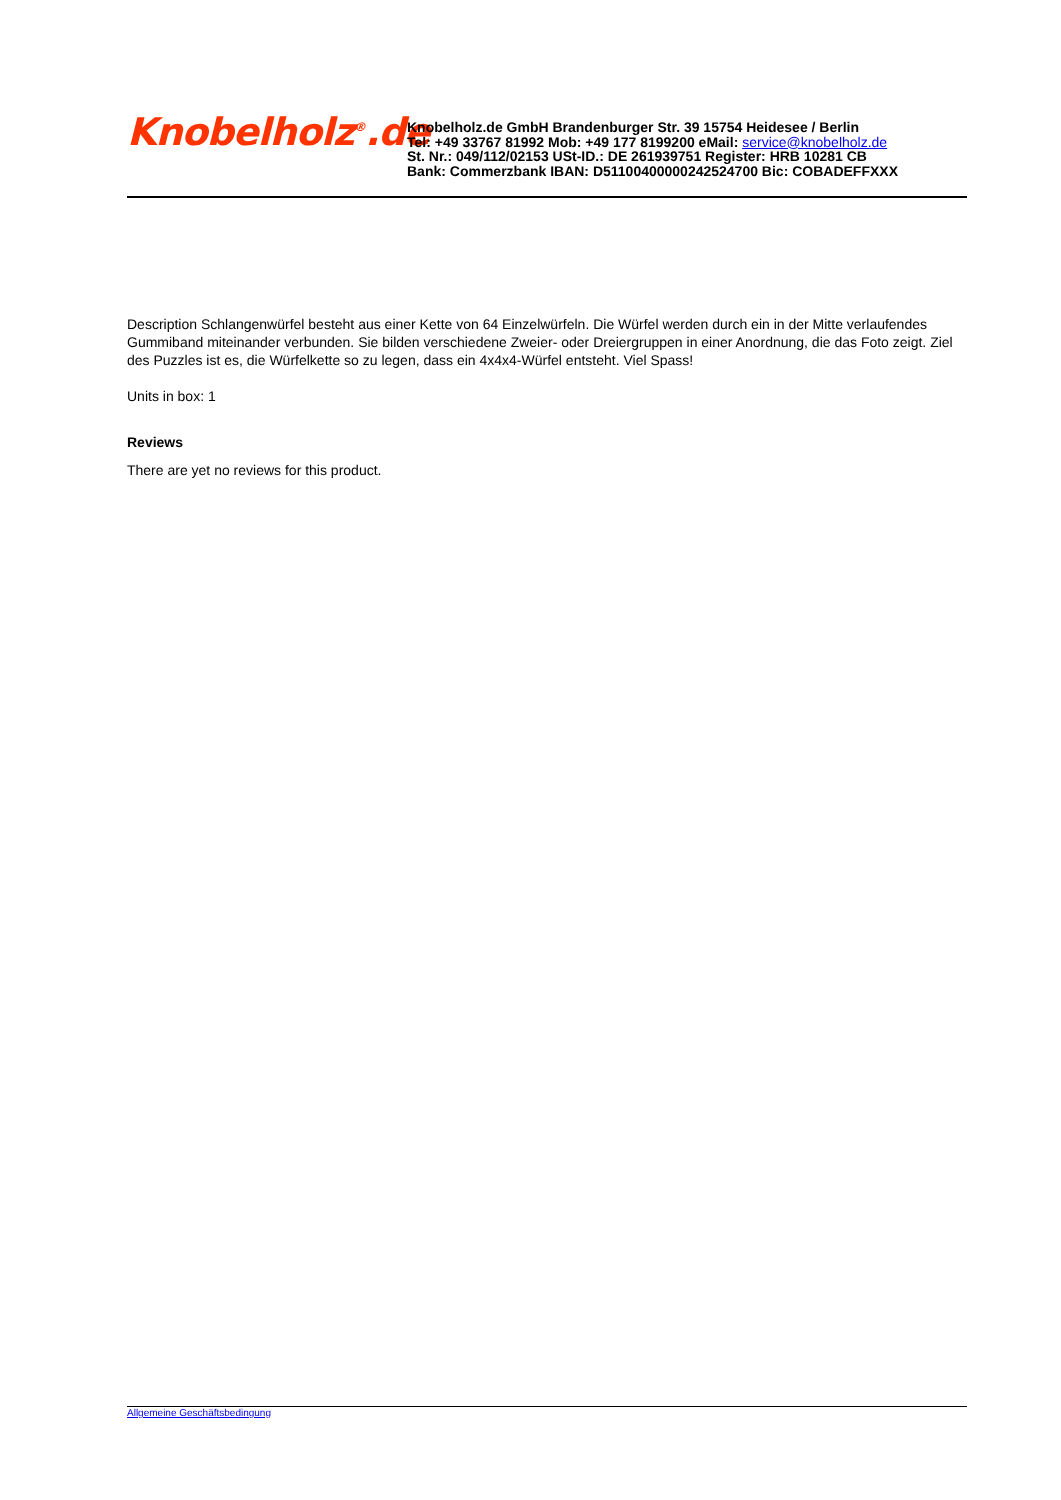Knobelholz<sup>®</sup>.de
Knobelholz.de GmbH Brandenburger Str. 39 15754 Heidesee / Berlin
Tel: +49 33767 81992 Mob: +49 177 8199200 eMail: service@knobelholz.de
St. Nr.: 049/112/02153 USt-ID.: DE 261939751 Register: HRB 10281 CB
Bank: Commerzbank IBAN: D511004000002425247​00 Bic: COBADEFFXXX
Description Schlangenwürfel besteht aus einer Kette von 64 Einzelwürfeln. Die Würfel werden durch ein in der Mitte verlaufendes Gummiband miteinander verbunden. Sie bilden verschiedene Zweier- oder Dreiergruppen in einer Anordnung, die das Foto zeigt. Ziel des Puzzles ist es, die Würfelkette so zu legen, dass ein 4x4x4-Würfel entsteht. Viel Spass!
Units in box: 1
Reviews
There are yet no reviews for this product.
Allgemeine Geschäftsbedingung